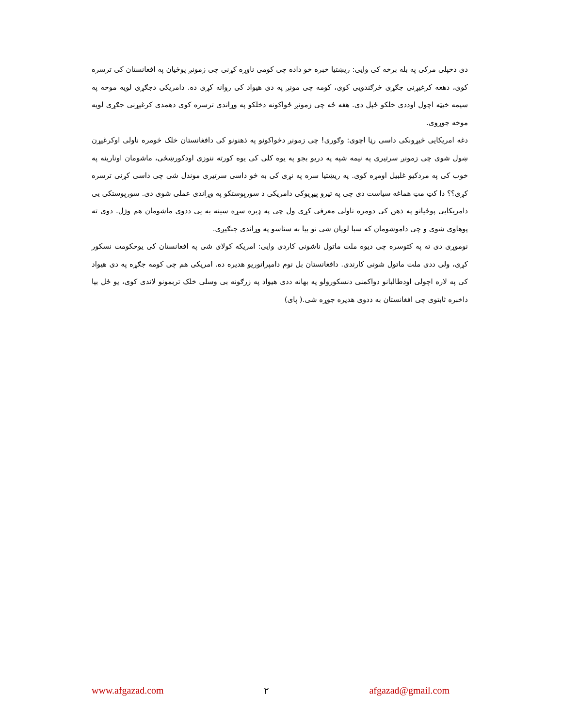دی دخپلی مرکی په بله برخه کی وایی: ریښتیا خبره خو داده چی کومی ناوړه کړنی چی زمونږ پوځیان په افغانستان کی ترسره کوی، دهغه کرغیړنی جګړی ځرګندویی کوی، کومه چی مونږ په دی هیواد کی روانه کړی ده. دامریکی دجګړی لویه موخه په سیمه خیټه اچول اوددی خلکو ځپل دی. هغه څه چی زمونږ ځواکونه دخلکو په وړاندی ترسره کوی دهمدی کرغیړنی جګړی لویه موخه جوړوی.
دغه امریکایی څیړونکی داسی رڼا اچوی: وګوری! چی زمونږ دځواکونو په ذهنونو کی دافغانستان خلک څومره ناولی اوکرغیړن ښول شوی چی زمونږ سرتیری په نیمه شپه په دریو بجو په یوه کلی کی یوه کورته ننوزی اودکورښځی، ماشومان اونارینه په خوب کی په مردکیو غلبیل اومړه کوی. په ریښتیا سره په نړی کی به څو داسی سرتیری موندل شی چی داسی کړنی ترسره کړی؟؟ دا کټ مټ هماغه سیاست دی چی په تیرو پیړیوکی دامریکی د سورپوستکو په وړاندی عملی شوی دی. سورپوستکی یی دامریکایی پوځیانو په ذهن کی دومره ناولی معرفی کړی ول چی په ډیره سړه سینه به یی ددوی ماشومان هم وژل. دوی ته پوهاوی شوی و چی داموشومان که سبا لویان شی نو بیا به ستاسو په وړاندی جنګیږی.
نوموړی دی ته په کتوسره چی دیوه ملت ماتول ناشونی کاردی وایی: امریکه کولای شی په افغانستان کی یوحکومت نسکور کړی، ولی ددی ملت ماتول شونی کارندی. دافغانستان بل نوم دامپراتوریو هدیره ده. امریکی هم چی کومه جګړه په دی هیواد کی په لاره اچولی اودطالبانو دواکمنی دنسکورولو په بهانه ددی هیواد په زرګونه بی وسلی خلک تربمونو لاندی کوی، یو ځل بیا داخبره ثابتوی چی افغانستان به ددوی هدیره جوړه شی.( پای)
www.afgazad.com ٢ afgazad@gmail.com